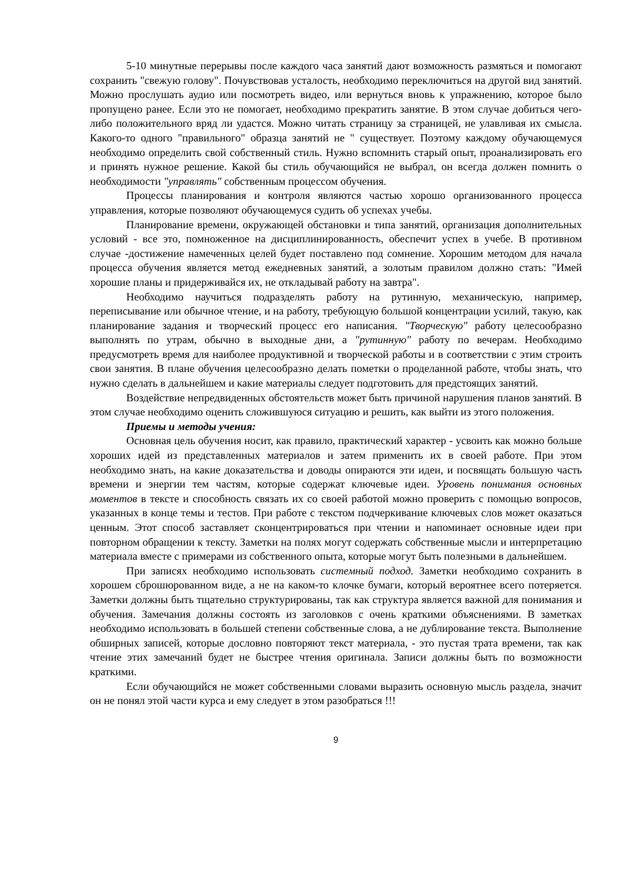5-10 минутные перерывы после каждого часа занятий дают возможность размяться и помогают сохранить "свежую голову". Почувствовав усталость, необходимо переключиться на другой вид занятий. Можно прослушать аудио или посмотреть видео, или вернуться вновь к упражнению, которое было пропущено ранее. Если это не помогает, необходимо прекратить занятие. В этом случае добиться чего-либо положительного вряд ли удастся. Можно читать страницу за страницей, не улавливая их смысла. Какого-то одного "правильного" образца занятий не " существует. Поэтому каждому обучающемуся необходимо определить свой собственный стиль. Нужно вспомнить старый опыт, проанализировать его и принять нужное решение. Какой бы стиль обучающийся не выбрал, он всегда должен помнить о необходимости "управлять" собственным процессом обучения.
Процессы планирования и контроля являются частью хорошо организованного процесса управления, которые позволяют обучающемуся судить об успехах учебы.
Планирование времени, окружающей обстановки и типа занятий, организация дополнительных условий - все это, помноженное на дисциплинированность, обеспечит успех в учебе. В противном случае -достижение намеченных целей будет поставлено под сомнение. Хорошим методом для начала процесса обучения является метод ежедневных занятий, а золотым правилом должно стать: "Имей хорошие планы и придерживайся их, не откладывай работу на завтра".
Необходимо научиться подразделять работу на рутинную, механическую, например, переписывание или обычное чтение, и на работу, требующую большой концентрации усилий, такую, как планирование задания и творческий процесс его написания. "Творческую" работу целесообразно выполнять по утрам, обычно в выходные дни, а "рутинную" работу по вечерам. Необходимо предусмотреть время для наиболее продуктивной и творческой работы и в соответствии с этим строить свои занятия. В плане обучения целесообразно делать пометки о проделанной работе, чтобы знать, что нужно сделать в дальнейшем и какие материалы следует подготовить для предстоящих занятий.
Воздействие непредвиденных обстоятельств может быть причиной нарушения планов занятий. В этом случае необходимо оценить сложившуюся ситуацию и решить, как выйти из этого положения.
Приемы и методы учения:
Основная цель обучения носит, как правило, практический характер - усвоить как можно больше хороших идей из представленных материалов и затем применить их в своей работе. При этом необходимо знать, на какие доказательства и доводы опираются эти идеи, и посвящать большую часть времени и энергии тем частям, которые содержат ключевые идеи. Уровень понимания основных моментов в тексте и способность связать их со своей работой можно проверить с помощью вопросов, указанных в конце темы и тестов. При работе с текстом подчеркивание ключевых слов может оказаться ценным. Этот способ заставляет сконцентрироваться при чтении и напоминает основные идеи при повторном обращении к тексту. Заметки на полях могут содержать собственные мысли и интерпретацию материала вместе с примерами из собственного опыта, которые могут быть полезными в дальнейшем.
При записях необходимо использовать системный подход. Заметки необходимо сохранить в хорошем сброшюрованном виде, а не на каком-то клочке бумаги, который вероятнее всего потеряется. Заметки должны быть тщательно структурированы, так как структура является важной для понимания и обучения. Замечания должны состоять из заголовков с очень краткими объяснениями. В заметках необходимо использовать в большей степени собственные слова, а не дублирование текста. Выполнение обширных записей, которые дословно повторяют текст материала, - это пустая трата времени, так как чтение этих замечаний будет не быстрее чтения оригинала. Записи должны быть по возможности краткими.
Если обучающийся не может собственными словами выразить основную мысль раздела, значит он не понял этой части курса и ему следует в этом разобраться !!!
9